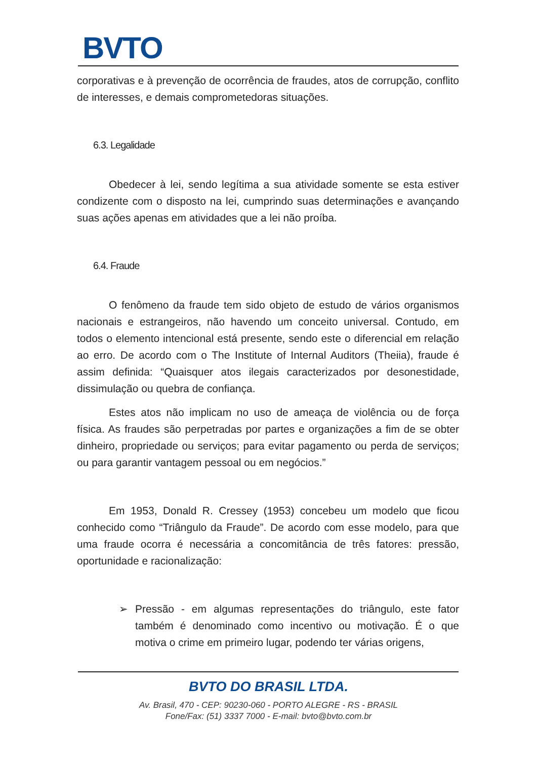BVTO
corporativas e à prevenção de ocorrência de fraudes, atos de corrupção, conflito de interesses, e demais comprometedoras situações.
6.3. Legalidade
Obedecer à lei, sendo legítima a sua atividade somente se esta estiver condizente com o disposto na lei, cumprindo suas determinações e avançando suas ações apenas em atividades que a lei não proíba.
6.4. Fraude
O fenômeno da fraude tem sido objeto de estudo de vários organismos nacionais e estrangeiros, não havendo um conceito universal. Contudo, em todos o elemento intencional está presente, sendo este o diferencial em relação ao erro. De acordo com o The Institute of Internal Auditors (Theiia), fraude é assim definida: “Quaisquer atos ilegais caracterizados por desonestidade, dissimulação ou quebra de confiança.
Estes atos não implicam no uso de ameaça de violência ou de força física. As fraudes são perpetradas por partes e organizações a fim de se obter dinheiro, propriedade ou serviços; para evitar pagamento ou perda de serviços; ou para garantir vantagem pessoal ou em negócios.”
Em 1953, Donald R. Cressey (1953) concebeu um modelo que ficou conhecido como “Triângulo da Fraude”. De acordo com esse modelo, para que uma fraude ocorra é necessária a concomitância de três fatores: pressão, oportunidade e racionalização:
➢ Pressão - em algumas representações do triângulo, este fator também é denominado como incentivo ou motivação. É o que motiva o crime em primeiro lugar, podendo ter várias origens,
BVTO DO BRASIL LTDA.
Av. Brasil, 470 - CEP: 90230-060 - PORTO ALEGRE - RS - BRASIL
Fone/Fax: (51) 3337 7000 - E-mail: bvto@bvto.com.br